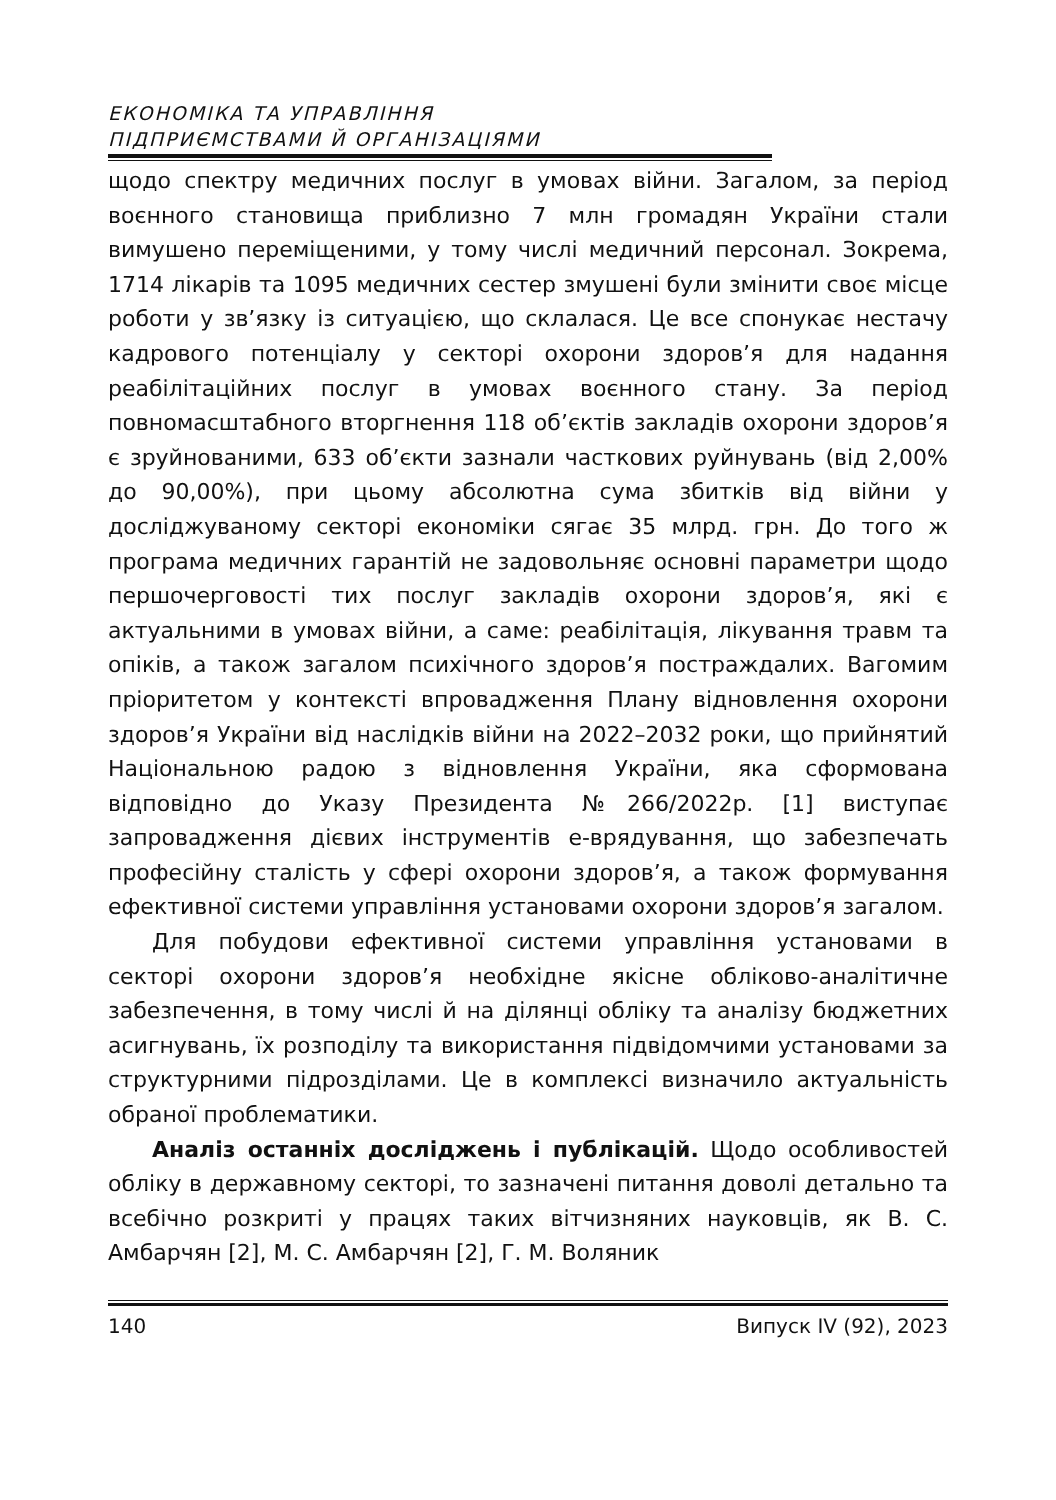ЕКОНОМІКА ТА УПРАВЛІННЯ
ПІДПРИЄМСТВАМИ Й ОРГАНІЗАЦІЯМИ
щодо спектру медичних послуг в умовах війни. Загалом, за період воєнного становища приблизно 7 млн громадян України стали вимушено переміщеними, у тому числі медичний персонал. Зокрема, 1714 лікарів та 1095 медичних сестер змушені були змінити своє місце роботи у зв’язку із ситуацією, що склалася. Це все спонукає нестачу кадрового потенціалу у секторі охорони здоров’я для надання реабілітаційних послуг в умовах воєнного стану. За період повномасштабного вторгнення 118 об’єктів закладів охорони здоров’я є зруйнованими, 633 об’єкти зазнали часткових руйнувань (від 2,00% до 90,00%), при цьому абсолютна сума збитків від війни у досліджуваному секторі економіки сягає 35 млрд. грн. До того ж програма медичних гарантій не задовольняє основні параметри щодо першочерговості тих послуг закладів охорони здоров’я, які є актуальними в умовах війни, а саме: реабілітація, лікування травм та опіків, а також загалом психічного здоров’я постраждалих. Вагомим пріоритетом у контексті впровадження Плану відновлення охорони здоров’я України від наслідків війни на 2022–2032 роки, що прийнятий Національною радою з відновлення України, яка сформована відповідно до Указу Президента №266/2022р. [1] виступає запровадження дієвих інструментів е-врядування, що забезпечать професійну сталість у сфері охорони здоров’я, а також формування ефективної системи управління установами охорони здоров’я загалом.
Для побудови ефективної системи управління установами в секторі охорони здоров’я необхідне якісне обліково-аналітичне забезпечення, в тому числі й на ділянці обліку та аналізу бюджетних асигнувань, їх розподілу та використання підвідомчими установами за структурними підрозділами. Це в комплексі визначило актуальність обраної проблематики.
Аналіз останніх досліджень і публікацій. Щодо особливостей обліку в державному секторі, то зазначені питання доволі детально та всебічно розкриті у працях таких вітчизняних науковців, як В. С. Амбарчян [2], М. С. Амбарчян [2], Г. М. Воляник
140 Випуск IV (92), 2023